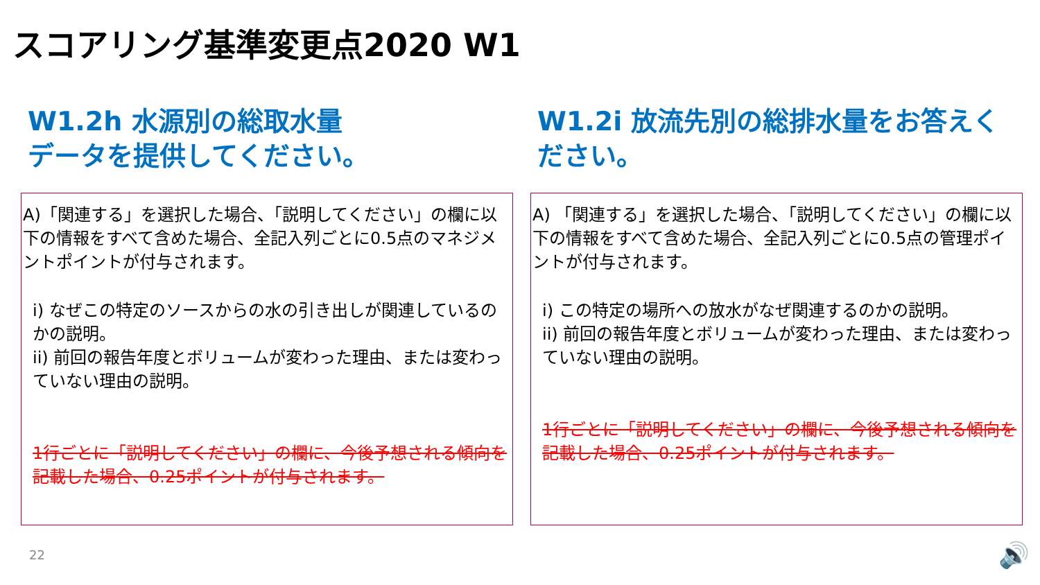スコアリング基準変更点2020 W1
W1.2h 水源別の総取水量
データを提供してください。
A)「関連する」を選択した場合、「説明してください」の欄に以下の情報をすべて含めた場合、全記入列ごとに0.5点のマネジメントポイントが付与されます。
i) なぜこの特定のソースからの水の引き出しが関連しているのかの説明。
ii) 前回の報告年度とボリュームが変わった理由、または変わっていない理由の説明。
1行ごとに「説明してください」の欄に、今後予想される傾向を記載した場合、0.25ポイントが付与されます。
W1.2i 放流先別の総排水量をお答えください。
A) 「関連する」を選択した場合、「説明してください」の欄に以下の情報をすべて含めた場合、全記入列ごとに0.5点の管理ポイントが付与されます。
i) この特定の場所への放水がなぜ関連するのかの説明。
ii) 前回の報告年度とボリュームが変わった理由、または変わっていない理由の説明。
1行ごとに「説明してください」の欄に、今後予想される傾向を記載した場合、0.25ポイントが付与されます。
22 🔊